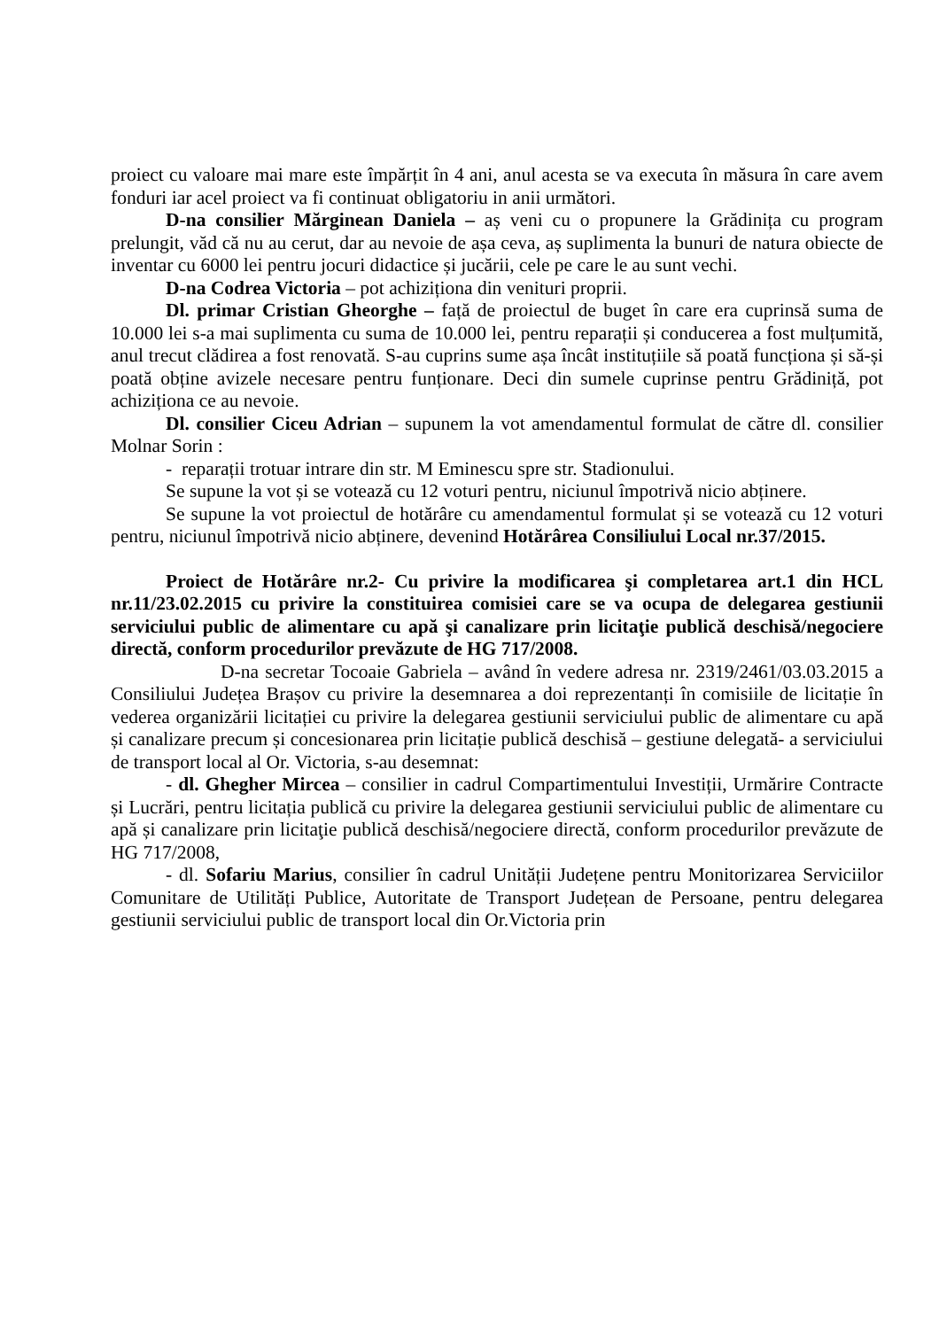proiect cu valoare mai mare este împărțit în 4 ani, anul acesta se va executa în măsura în care avem fonduri iar acel proiect va fi continuat obligatoriu in anii următori.
D-na consilier Mărginean Daniela – aș veni cu o propunere la Grădinița cu program prelungit, văd că nu au cerut, dar au nevoie de așa ceva, aș suplimenta la bunuri de natura obiecte de inventar cu 6000 lei pentru jocuri didactice și jucării, cele pe care le au sunt vechi.
D-na Codrea Victoria – pot achiziționa din venituri proprii.
Dl. primar Cristian Gheorghe – față de proiectul de buget în care era cuprinsă suma de 10.000 lei s-a mai suplimenta cu suma de 10.000 lei, pentru reparații și conducerea a fost mulțumită, anul trecut clădirea a fost renovată. S-au cuprins sume așa încât instituțiile să poată funcționa și să-și poată obține avizele necesare pentru funționare. Deci din sumele cuprinse pentru Grădiniță, pot achiziționa ce au nevoie.
Dl. consilier Ciceu Adrian – supunem la vot amendamentul formulat de către dl. consilier Molnar Sorin :
- reparații trotuar intrare din str. M Eminescu spre str. Stadionului.
Se supune la vot și se votează cu 12 voturi pentru, niciunul împotrivă nicio abținere.
Se supune la vot proiectul de hotărâre cu amendamentul formulat și se votează cu 12 voturi pentru, niciunul împotrivă nicio abținere, devenind Hotărârea Consiliului Local nr.37/2015.
Proiect de Hotărâre nr.2- Cu privire la modificarea şi completarea art.1 din HCL nr.11/23.02.2015 cu privire la constituirea comisiei care se va ocupa de delegarea gestiunii serviciului public de alimentare cu apă şi canalizare prin licitaţie publică deschisă/negociere directă, conform procedurilor prevăzute de HG 717/2008.
D-na secretar Tocoaie Gabriela – având în vedere adresa nr. 2319/2461/03.03.2015 a Consiliului Județea Brașov cu privire la desemnarea a doi reprezentanți în comisiile de licitație în vederea organizării licitației cu privire la delegarea gestiunii serviciului public de alimentare cu apă și canalizare precum și concesionarea prin licitație publică deschisă – gestiune delegată- a serviciului de transport local al Or. Victoria, s-au desemnat:
- dl. Ghegher Mircea – consilier in cadrul Compartimentului Investiții, Urmărire Contracte și Lucrări, pentru licitația publică cu privire la delegarea gestiunii serviciului public de alimentare cu apă și canalizare prin licitaţie publică deschisă/negociere directă, conform procedurilor prevăzute de HG 717/2008,
- dl. Sofariu Marius, consilier în cadrul Unității Județene pentru Monitorizarea Serviciilor Comunitare de Utilități Publice, Autoritate de Transport Județean de Persoane, pentru delegarea gestiunii serviciului public de transport local din Or.Victoria prin